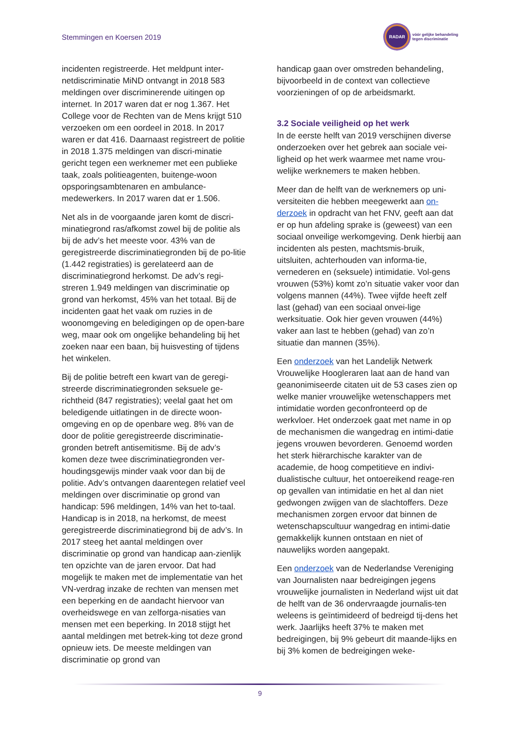Stemmingen en Koersen 2019
RADAR
vóór gelijke behandeling
tegen discriminatie
incidenten registreerde. Het meldpunt inter-netdiscriminatie MiND ontvangt in 2018 583 meldingen over discriminerende uitingen op internet. In 2017 waren dat er nog 1.367. Het College voor de Rechten van de Mens krijgt 510 verzoeken om een oordeel in 2018. In 2017 waren er dat 416. Daarnaast registreert de politie in 2018 1.375 meldingen van discri-minatie gericht tegen een werknemer met een publieke taak, zoals politieagenten, buitenge-woon opsporingsambtenaren en ambulance-medewerkers. In 2017 waren dat er 1.506.
Net als in de voorgaande jaren komt de discri-minatiegrond ras/afkomst zowel bij de politie als bij de adv’s het meeste voor. 43% van de geregistreerde discriminatiegronden bij de po-litie (1.442 registraties) is gerelateerd aan de discriminatiegrond herkomst. De adv’s regi-streren 1.949 meldingen van discriminatie op grond van herkomst, 45% van het totaal. Bij de incidenten gaat het vaak om ruzies in de woonomgeving en beledigingen op de open-bare weg, maar ook om ongelijke behandeling bij het zoeken naar een baan, bij huisvesting of tijdens het winkelen.
Bij de politie betreft een kwart van de geregi-streerde discriminatiegronden seksuele ge-richtheid (847 registraties); veelal gaat het om beledigende uitlatingen in de directe woon-omgeving en op de openbare weg. 8% van de door de politie geregistreerde discriminatie-gronden betreft antisemitisme. Bij de adv’s komen deze twee discriminatiegronden ver-houdingsgewijs minder vaak voor dan bij de politie. Adv’s ontvangen daarentegen relatief veel meldingen over discriminatie op grond van handicap: 596 meldingen, 14% van het to-taal. Handicap is in 2018, na herkomst, de meest geregistreerde discriminatiegrond bij de adv’s. In 2017 steeg het aantal meldingen over discriminatie op grond van handicap aan-zienlijk ten opzichte van de jaren ervoor. Dat had mogelijk te maken met de implementatie van het VN-verdrag inzake de rechten van mensen met een beperking en de aandacht hiervoor van overheidswege en van zelforga-nisaties van mensen met een beperking. In 2018 stijgt het aantal meldingen met betrek-king tot deze grond opnieuw iets. De meeste meldingen van discriminatie op grond van
handicap gaan over omstreden behandeling, bijvoorbeeld in de context van collectieve voorzieningen of op de arbeidsmarkt.
3.2 Sociale veiligheid op het werk
In de eerste helft van 2019 verschijnen diverse onderzoeken over het gebrek aan sociale vei-ligheid op het werk waarmee met name vrou-welijke werknemers te maken hebben.
Meer dan de helft van de werknemers op uni-versiteiten die hebben meegewerkt aan on-derzoek in opdracht van het FNV, geeft aan dat er op hun afdeling sprake is (geweest) van een sociaal onveilige werkomgeving. Denk hierbij aan incidenten als pesten, machtsmis-bruik, uitsluiten, achterhouden van informa-tie, vernederen en (seksuele) intimidatie. Vol-gens vrouwen (53%) komt zo’n situatie vaker voor dan volgens mannen (44%). Twee vijfde heeft zelf last (gehad) van een sociaal onvei-lige werksituatie. Ook hier geven vrouwen (44%) vaker aan last te hebben (gehad) van zo’n situatie dan mannen (35%).
Een onderzoek van het Landelijk Netwerk Vrouwelijke Hoogleraren laat aan de hand van geanonimiseerde citaten uit de 53 cases zien op welke manier vrouwelijke wetenschappers met intimidatie worden geconfronteerd op de werkvloer. Het onderzoek gaat met name in op de mechanismen die wangedrag en intimi-datie jegens vrouwen bevorderen. Genoemd worden het sterk hiërarchische karakter van de academie, de hoog competitieve en indivi-dualistische cultuur, het ontoereikend reage-ren op gevallen van intimidatie en het al dan niet gedwongen zwijgen van de slachtoffers. Deze mechanismen zorgen ervoor dat binnen de wetenschapscultuur wangedrag en intimi-datie gemakkelijk kunnen ontstaan en niet of nauwelijks worden aangepakt.
Een onderzoek van de Nederlandse Vereniging van Journalisten naar bedreigingen jegens vrouwelijke journalisten in Nederland wijst uit dat de helft van de 36 ondervraagde journalis-ten weleens is geïntimideerd of bedreigd tij-dens het werk. Jaarlijks heeft 37% te maken met bedreigingen, bij 9% gebeurt dit maande-lijks en bij 3% komen de bedreigingen weke-
9